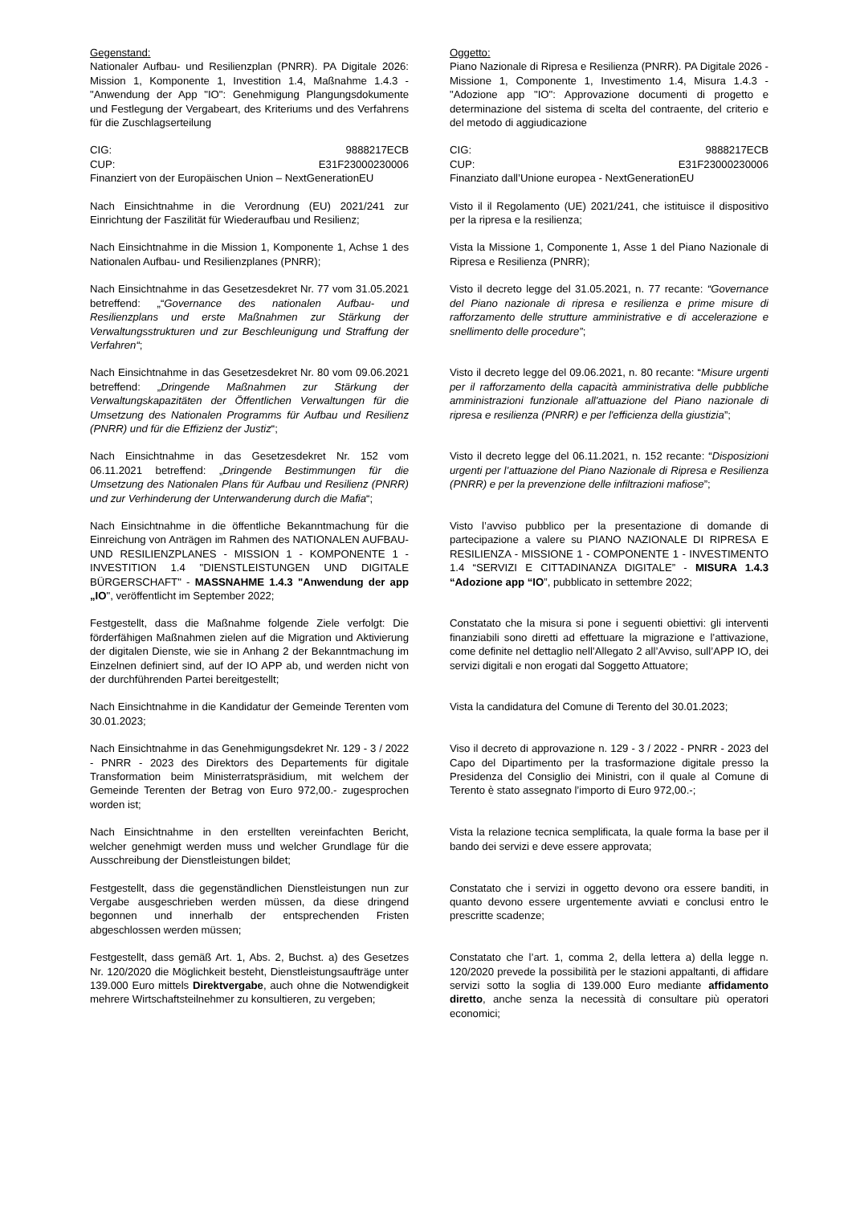Gegenstand:
Nationaler Aufbau- und Resilienzplan (PNRR). PA Digitale 2026: Mission 1, Komponente 1, Investition 1.4, Maßnahme 1.4.3 - "Anwendung der App "IO": Genehmigung Plangungsdokumente und Festlegung der Vergabeart, des Kriteriums und des Verfahrens für die Zuschlagserteilung
Oggetto:
Piano Nazionale di Ripresa e Resilienza (PNRR). PA Digitale 2026 - Missione 1, Componente 1, Investimento 1.4, Misura 1.4.3 - "Adozione app "IO": Approvazione documenti di progetto e determinazione del sistema di scelta del contraente, del criterio e del metodo di aggiudicazione
CIG: 9888217ECB
CUP: E31F23000230006
Finanziert von der Europäischen Union – NextGenerationEU
CIG: 9888217ECB
CUP: E31F23000230006
Finanziato dall’Unione europea - NextGenerationEU
Nach Einsichtnahme in die Verordnung (EU) 2021/241 zur Einrichtung der Faszilität für Wiederaufbau und Resilienz;
Visto il il Regolamento (UE) 2021/241, che istituisce il dispositivo per la ripresa e la resilienza;
Nach Einsichtnahme in die Mission 1, Komponente 1, Achse 1 des Nationalen Aufbau- und Resilienzplanes (PNRR);
Vista la Missione 1, Componente 1, Asse 1 del Piano Nazionale di Ripresa e Resilienza (PNRR);
Nach Einsichtnahme in das Gesetzesdekret Nr. 77 vom 31.05.2021 betreffend: „“Governance des nationalen Aufbau- und Resilienzplans und erste Maßnahmen zur Stärkung der Verwaltungsstrukturen und zur Beschleunigung und Straffung der Verfahren“;
Visto il decreto legge del 31.05.2021, n. 77 recante: “Governance del Piano nazionale di ripresa e resilienza e prime misure di rafforzamento delle strutture amministrative e di accelerazione e snellimento delle procedure”;
Nach Einsichtnahme in das Gesetzesdekret Nr. 80 vom 09.06.2021 betreffend: „Dringende Maßnahmen zur Stärkung der Verwaltungskapazitäten der Öffentlichen Verwaltungen für die Umsetzung des Nationalen Programms für Aufbau und Resilienz (PNRR) und für die Effizienz der Justiz“;
Visto il decreto legge del 09.06.2021, n. 80 recante: “Misure urgenti per il rafforzamento della capacità amministrativa delle pubbliche amministrazioni funzionale all'attuazione del Piano nazionale di ripresa e resilienza (PNRR) e per l'efficienza della giustizia”;
Nach Einsichtnahme in das Gesetzesdekret Nr. 152 vom 06.11.2021 betreffend: „Dringende Bestimmungen für die Umsetzung des Nationalen Plans für Aufbau und Resilienz (PNRR) und zur Verhinderung der Unterwanderung durch die Mafia“;
Visto il decreto legge del 06.11.2021, n. 152 recante: “Disposizioni urgenti per l’attuazione del Piano Nazionale di Ripresa e Resilienza (PNRR) e per la prevenzione delle infiltrazioni mafiose”;
Nach Einsichtnahme in die öffentliche Bekanntmachung für die Einreichung von Anträgen im Rahmen des NATIONALEN AUFBAU- UND RESILIENZPLANES - MISSION 1 - KOMPONENTE 1 - INVESTITION 1.4 "DIENSTLEISTUNGEN UND DIGITALE BÜRGERSCHAFT" - MASSNAHME 1.4.3 "Anwendung der app „IO", veröffentlicht im September 2022;
Visto l’avviso pubblico per la presentazione di domande di partecipazione a valere su PIANO NAZIONALE DI RIPRESA E RESILIENZA - MISSIONE 1 - COMPONENTE 1 - INVESTIMENTO 1.4 “SERVIZI E CITTADINANZA DIGITALE” - MISURA 1.4.3 “Adozione app “IO”, pubblicato in settembre 2022;
Festgestellt, dass die Maßnahme folgende Ziele verfolgt: Die förderfähigen Maßnahmen zielen auf die Migration und Aktivierung der digitalen Dienste, wie sie in Anhang 2 der Bekanntmachung im Einzelnen definiert sind, auf der IO APP ab, und werden nicht von der durchführenden Partei bereitgestellt;
Constatato che la misura si pone i seguenti obiettivi: gli interventi finanziabili sono diretti ad effettuare la migrazione e l’attivazione, come definite nel dettaglio nell’Allegato 2 all’Avviso, sull’APP IO, dei servizi digitali e non erogati dal Soggetto Attuatore;
Nach Einsichtnahme in die Kandidatur der Gemeinde Terenten vom 30.01.2023;
Vista la candidatura del Comune di Terento del 30.01.2023;
Nach Einsichtnahme in das Genehmigungsdekret Nr. 129 - 3 / 2022 - PNRR - 2023 des Direktors des Departements für digitale Transformation beim Ministerratspräsidium, mit welchem der Gemeinde Terenten der Betrag von Euro 972,00.- zugesprochen worden ist;
Viso il decreto di approvazione n. 129 - 3 / 2022 - PNRR - 2023 del Capo del Dipartimento per la trasformazione digitale presso la Presidenza del Consiglio dei Ministri, con il quale al Comune di Terento è stato assegnato l’importo di Euro 972,00.-;
Nach Einsichtnahme in den erstellten vereinfachten Bericht, welcher genehmigt werden muss und welcher Grundlage für die Ausschreibung der Dienstleistungen bildet;
Vista la relazione tecnica semplificata, la quale forma la base per il bando dei servizi e deve essere approvata;
Festgestellt, dass die gegenständlichen Dienstleistungen nun zur Vergabe ausgeschrieben werden müssen, da diese dringend begonnen und innerhalb der entsprechenden Fristen abgeschlossen werden müssen;
Constatato che i servizi in oggetto devono ora essere banditi, in quanto devono essere urgentemente avviati e conclusi entro le prescritte scadenze;
Festgestellt, dass gemäß Art. 1, Abs. 2, Buchst. a) des Gesetzes Nr. 120/2020 die Möglichkeit besteht, Dienstleistungsaufträge unter 139.000 Euro mittels Direktvergabe, auch ohne die Notwendigkeit mehrere Wirtschaftsteilnehmer zu konsultieren, zu vergeben;
Constatato che l’art. 1, comma 2, della lettera a) della legge n. 120/2020 prevede la possibilità per le stazioni appaltanti, di affidare servizi sotto la soglia di 139.000 Euro mediante affidamento diretto, anche senza la necessità di consultare più operatori economici;